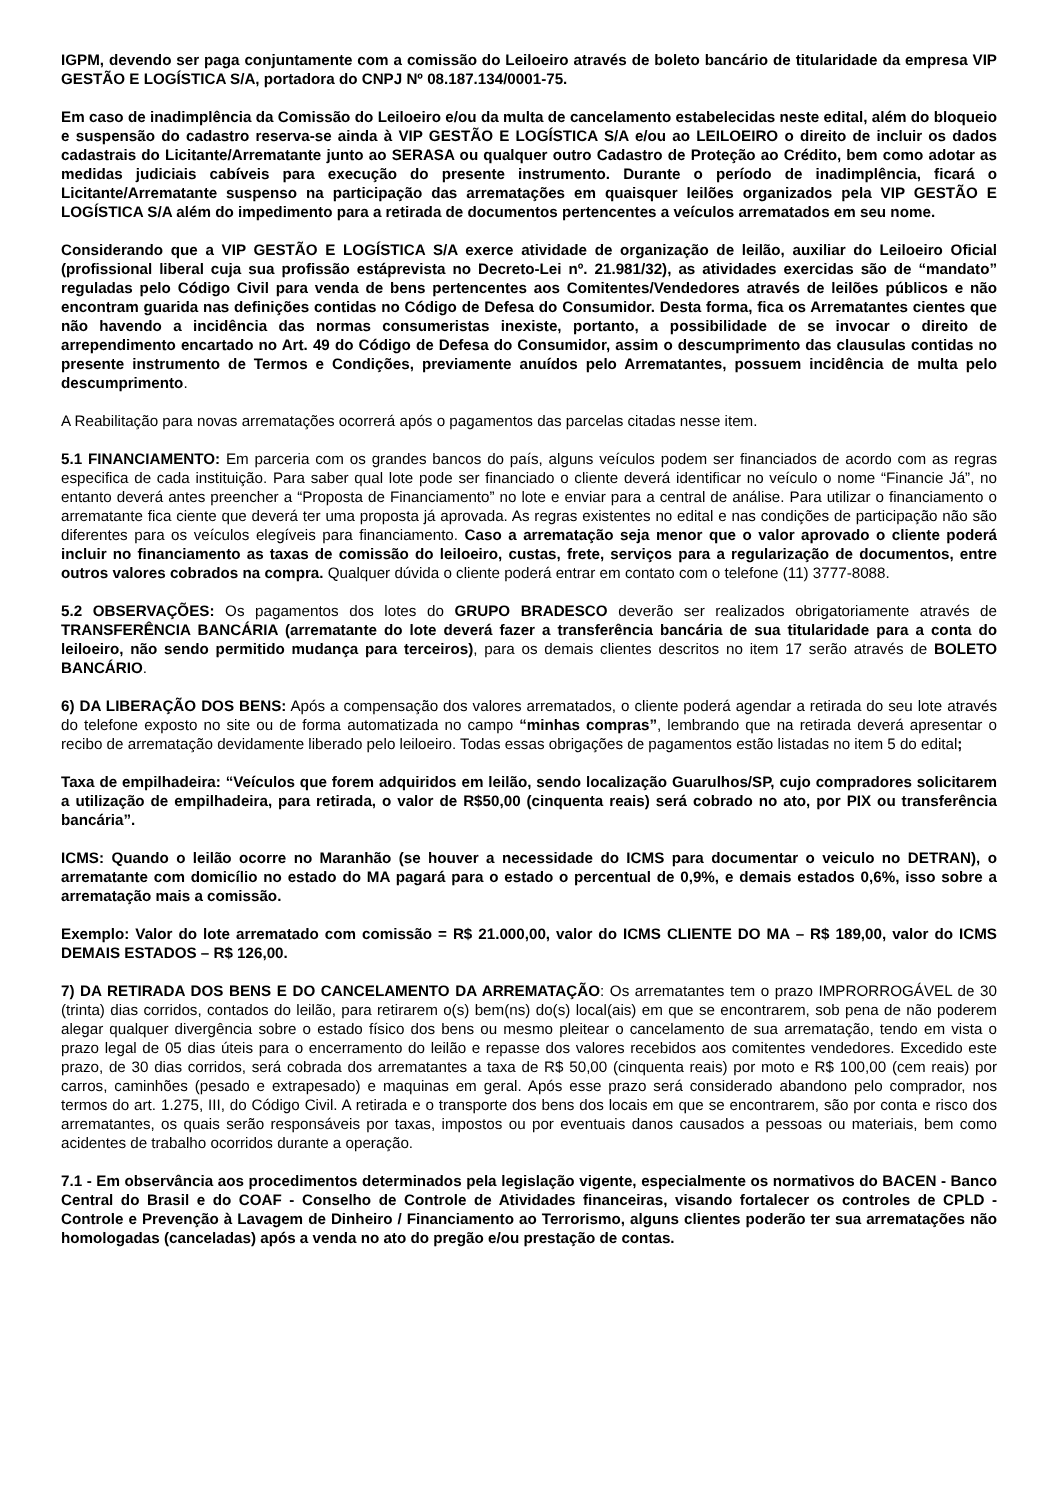IGPM, devendo ser paga conjuntamente com a comissão do Leiloeiro através de boleto bancário de titularidade da empresa VIP GESTÃO E LOGÍSTICA S/A, portadora do CNPJ Nº 08.187.134/0001-75.
Em caso de inadimplência da Comissão do Leiloeiro e/ou da multa de cancelamento estabelecidas neste edital, além do bloqueio e suspensão do cadastro reserva-se ainda à VIP GESTÃO E LOGÍSTICA S/A e/ou ao LEILOEIRO o direito de incluir os dados cadastrais do Licitante/Arrematante junto ao SERASA ou qualquer outro Cadastro de Proteção ao Crédito, bem como adotar as medidas judiciais cabíveis para execução do presente instrumento. Durante o período de inadimplência, ficará o Licitante/Arrematante suspenso na participação das arrematações em quaisquer leilões organizados pela VIP GESTÃO E LOGÍSTICA S/A além do impedimento para a retirada de documentos pertencentes a veículos arrematados em seu nome.
Considerando que a VIP GESTÃO E LOGÍSTICA S/A exerce atividade de organização de leilão, auxiliar do Leiloeiro Oficial (profissional liberal cuja sua profissão estáprevista no Decreto-Lei nº. 21.981/32), as atividades exercidas são de “mandato” reguladas pelo Código Civil para venda de bens pertencentes aos Comitentes/Vendedores através de leilões públicos e não encontram guarida nas definições contidas no Código de Defesa do Consumidor. Desta forma, fica os Arrematantes cientes que não havendo a incidência das normas consumeristas inexiste, portanto, a possibilidade de se invocar o direito de arrependimento encartado no Art. 49 do Código de Defesa do Consumidor, assim o descumprimento das clausulas contidas no presente instrumento de Termos e Condições, previamente anuídos pelo Arrematantes, possuem incidência de multa pelo descumprimento.
A Reabilitação para novas arrematações ocorrerá após o pagamentos das parcelas citadas nesse item.
5.1 FINANCIAMENTO: Em parceria com os grandes bancos do país, alguns veículos podem ser financiados de acordo com as regras especifica de cada instituição. Para saber qual lote pode ser financiado o cliente deverá identificar no veículo o nome “Financie Já”, no entanto deverá antes preencher a “Proposta de Financiamento” no lote e enviar para a central de análise. Para utilizar o financiamento o arrematante fica ciente que deverá ter uma proposta já aprovada. As regras existentes no edital e nas condições de participação não são diferentes para os veículos elegíveis para financiamento. Caso a arrematação seja menor que o valor aprovado o cliente poderá incluir no financiamento as taxas de comissão do leiloeiro, custas, frete, serviços para a regularização de documentos, entre outros valores cobrados na compra. Qualquer dúvida o cliente poderá entrar em contato com o telefone (11) 3777-8088.
5.2 OBSERVAÇÕES: Os pagamentos dos lotes do GRUPO BRADESCO deverão ser realizados obrigatoriamente através de TRANSFERÊNCIA BANCÁRIA (arrematante do lote deverá fazer a transferência bancária de sua titularidade para a conta do leiloeiro, não sendo permitido mudança para terceiros), para os demais clientes descritos no item 17 serão através de BOLETO BANCÁRIO.
6) DA LIBERAÇÃO DOS BENS: Após a compensação dos valores arrematados, o cliente poderá agendar a retirada do seu lote através do telefone exposto no site ou de forma automatizada no campo “minhas compras”, lembrando que na retirada deverá apresentar o recibo de arrematação devidamente liberado pelo leiloeiro. Todas essas obrigações de pagamentos estão listadas no item 5 do edital;
Taxa de empilhadeira: “Veículos que forem adquiridos em leilão, sendo localização Guarulhos/SP, cujo compradores solicitarem a utilização de empilhadeira, para retirada, o valor de R$50,00 (cinquenta reais) será cobrado no ato, por PIX ou transferência bancária”.
ICMS: Quando o leilão ocorre no Maranhão (se houver a necessidade do ICMS para documentar o veiculo no DETRAN), o arrematante com domicílio no estado do MA pagará para o estado o percentual de 0,9%, e demais estados 0,6%, isso sobre a arrematação mais a comissão.
Exemplo: Valor do lote arrematado com comissão = R$ 21.000,00, valor do ICMS CLIENTE DO MA – R$ 189,00, valor do ICMS DEMAIS ESTADOS – R$ 126,00.
7) DA RETIRADA DOS BENS E DO CANCELAMENTO DA ARREMATAÇÃO: Os arrematantes tem o prazo IMPRORROGÁVEL de 30 (trinta) dias corridos, contados do leilão, para retirarem o(s) bem(ns) do(s) local(ais) em que se encontrarem, sob pena de não poderem alegar qualquer divergência sobre o estado físico dos bens ou mesmo pleitear o cancelamento de sua arrematação, tendo em vista o prazo legal de 05 dias úteis para o encerramento do leilão e repasse dos valores recebidos aos comitentes vendedores. Excedido este prazo, de 30 dias corridos, será cobrada dos arrematantes a taxa de R$ 50,00 (cinquenta reais) por moto e R$ 100,00 (cem reais) por carros, caminhões (pesado e extrapesado) e maquinas em geral. Após esse prazo será considerado abandono pelo comprador, nos termos do art. 1.275, III, do Código Civil. A retirada e o transporte dos bens dos locais em que se encontrarem, são por conta e risco dos arrematantes, os quais serão responsáveis por taxas, impostos ou por eventuais danos causados a pessoas ou materiais, bem como acidentes de trabalho ocorridos durante a operação.
7.1 - Em observância aos procedimentos determinados pela legislação vigente, especialmente os normativos do BACEN - Banco Central do Brasil e do COAF - Conselho de Controle de Atividades financeiras, visando fortalecer os controles de CPLD - Controle e Prevenção à Lavagem de Dinheiro / Financiamento ao Terrorismo, alguns clientes poderão ter sua arrematações não homologadas (canceladas) após a venda no ato do pregão e/ou prestação de contas.